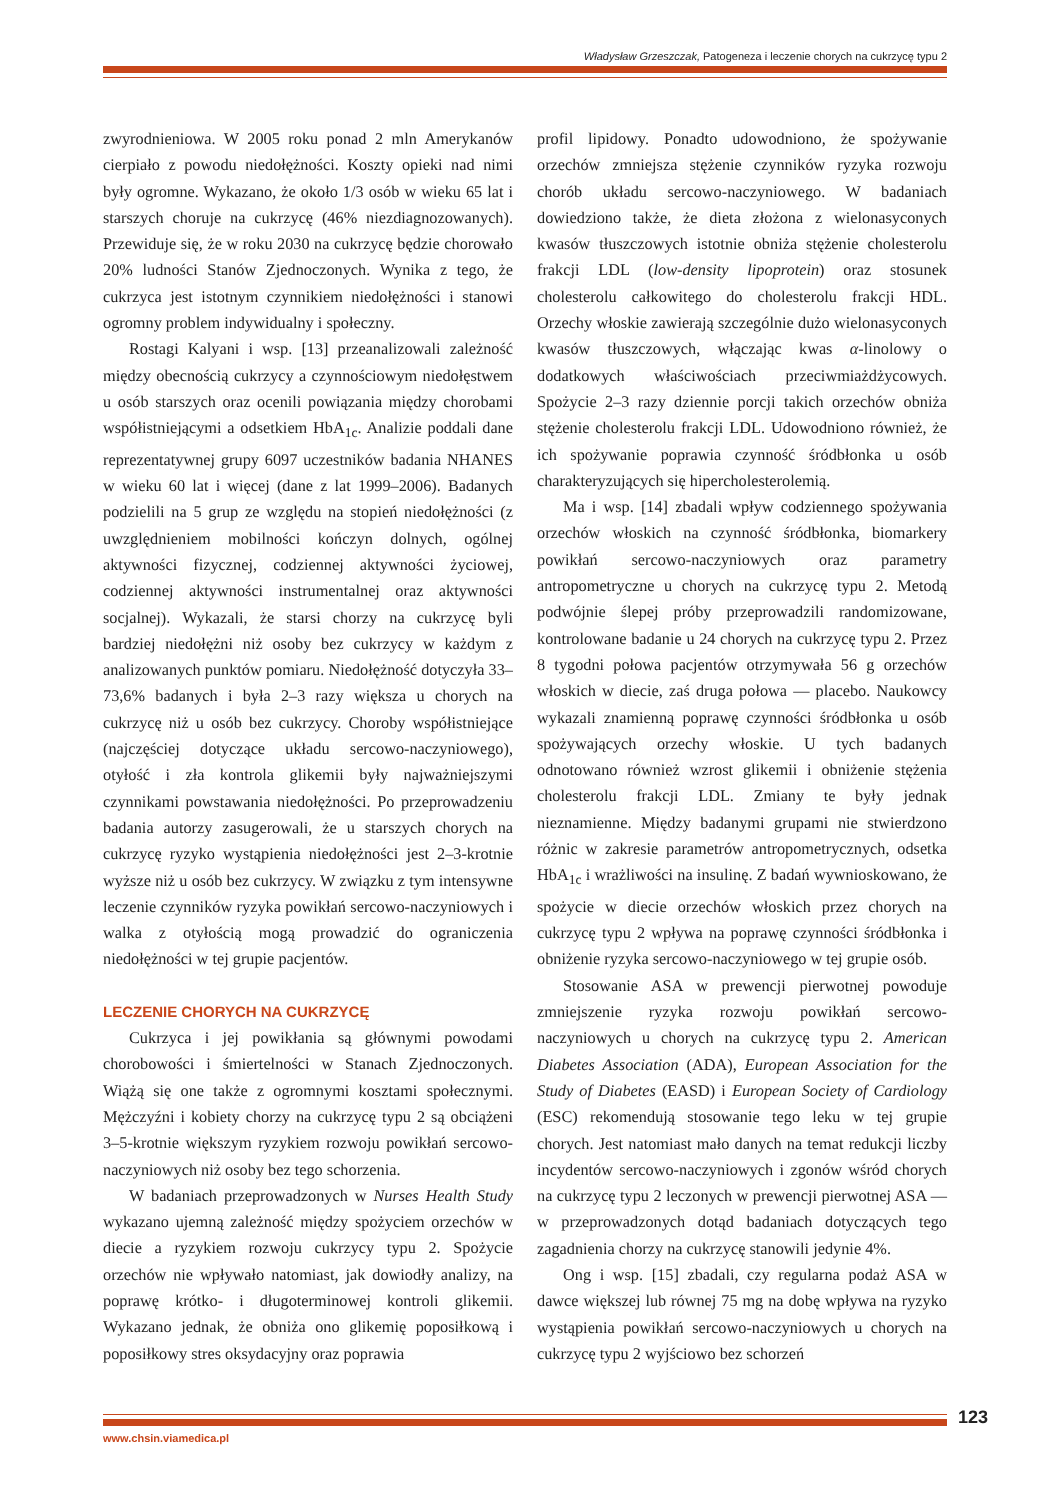Władysław Grzeszczak, Patogeneza i leczenie chorych na cukrzycę typu 2
zwyrodnieniowa. W 2005 roku ponad 2 mln Amerykanów cierpiało z powodu niedołężności. Koszty opieki nad nimi były ogromne. Wykazano, że około 1/3 osób w wieku 65 lat i starszych choruje na cukrzycę (46% niezdiagnozowanych). Przewiduje się, że w roku 2030 na cukrzycę będzie chorowało 20% ludności Stanów Zjednoczonych. Wynika z tego, że cukrzyca jest istotnym czynnikiem niedołężności i stanowi ogromny problem indywidualny i społeczny.
Rostagi Kalyani i wsp. [13] przeanalizowali zależność między obecnością cukrzycy a czynnościowym niedołęstwem u osób starszych oraz ocenili powiązania między chorobami współistniejącymi a odsetkiem HbA<sub>1c</sub>. Analizie poddali dane reprezentatywnej grupy 6097 uczestników badania NHANES w wieku 60 lat i więcej (dane z lat 1999–2006). Badanych podzielili na 5 grup ze względu na stopień niedołężności (z uwzględnieniem mobilności kończyn dolnych, ogólnej aktywności fizycznej, codziennej aktywności życiowej, codziennej aktywności instrumentalnej oraz aktywności socjalnej). Wykazali, że starsi chorzy na cukrzycę byli bardziej niedołężni niż osoby bez cukrzycy w każdym z analizowanych punktów pomiaru. Niedołężność dotyczyła 33–73,6% badanych i była 2–3 razy większa u chorych na cukrzycę niż u osób bez cukrzycy. Choroby współistniejące (najczęściej dotyczące układu sercowo-naczyniowego), otyłość i zła kontrola glikemii były najważniejszymi czynnikami powstawania niedołężności. Po przeprowadzeniu badania autorzy zasugerowali, że u starszych chorych na cukrzycę ryzyko wystąpienia niedołężności jest 2–3-krotnie wyższe niż u osób bez cukrzycy. W związku z tym intensywne leczenie czynników ryzyka powikłań sercowo-naczyniowych i walka z otyłością mogą prowadzić do ograniczenia niedołężności w tej grupie pacjentów.
LECZENIE CHORYCH NA CUKRZYCĘ
Cukrzyca i jej powikłania są głównymi powodami chorobowości i śmiertelności w Stanach Zjednoczonych. Wiążą się one także z ogromnymi kosztami społecznymi. Mężczyźni i kobiety chorzy na cukrzycę typu 2 są obciążeni 3–5-krotnie większym ryzykiem rozwoju powikłań sercowo-naczyniowych niż osoby bez tego schorzenia.
W badaniach przeprowadzonych w Nurses Health Study wykazano ujemną zależność między spożyciem orzechów w diecie a ryzykiem rozwoju cukrzycy typu 2. Spożycie orzechów nie wpływało natomiast, jak dowiodły analizy, na poprawę krótko- i długoterminowej kontroli glikemii. Wykazano jednak, że obniża ono glikemię poposiłkową i poposiłkowy stres oksydacyjny oraz poprawia
profil lipidowy. Ponadto udowodniono, że spożywanie orzechów zmniejsza stężenie czynników ryzyka rozwoju chorób układu sercowo-naczyniowego. W badaniach dowiedziono także, że dieta złożona z wielonasyconych kwasów tłuszczowych istotnie obniża stężenie cholesterolu frakcji LDL (low-density lipoprotein) oraz stosunek cholesterolu całkowitego do cholesterolu frakcji HDL. Orzechy włoskie zawierają szczególnie dużo wielonasyconych kwasów tłuszczowych, włączając kwas α-linolowy o dodatkowych właściwościach przeciwmiażdżycowych. Spożycie 2–3 razy dziennie porcji takich orzechów obniża stężenie cholesterolu frakcji LDL. Udowodniono również, że ich spożywanie poprawia czynność śródbłonka u osób charakteryzujących się hipercholesterolemią.
Ma i wsp. [14] zbadali wpływ codziennego spożywania orzechów włoskich na czynność śródbłonka, biomarkery powikłań sercowo-naczyniowych oraz parametry antropometryczne u chorych na cukrzycę typu 2. Metodą podwójnie ślepej próby przeprowadzili randomizowane, kontrolowane badanie u 24 chorych na cukrzycę typu 2. Przez 8 tygodni połowa pacjentów otrzymywała 56 g orzechów włoskich w diecie, zaś druga połowa — placebo. Naukowcy wykazali znamienną poprawę czynności śródbłonka u osób spożywających orzechy włoskie. U tych badanych odnotowano również wzrost glikemii i obniżenie stężenia cholesterolu frakcji LDL. Zmiany te były jednak nieznamienne. Między badanymi grupami nie stwierdzono różnic w zakresie parametrów antropometrycznych, odsetka HbA<sub>1c</sub> i wrażliwości na insulinę. Z badań wywnioskowano, że spożycie w diecie orzechów włoskich przez chorych na cukrzycę typu 2 wpływa na poprawę czynności śródbłonka i obniżenie ryzyka sercowo-naczyniowego w tej grupie osób.
Stosowanie ASA w prewencji pierwotnej powoduje zmniejszenie ryzyka rozwoju powikłań sercowo-naczyniowych u chorych na cukrzycę typu 2. American Diabetes Association (ADA), European Association for the Study of Diabetes (EASD) i European Society of Cardiology (ESC) rekomendują stosowanie tego leku w tej grupie chorych. Jest natomiast mało danych na temat redukcji liczby incydentów sercowo-naczyniowych i zgonów wśród chorych na cukrzycę typu 2 leczonych w prewencji pierwotnej ASA — w przeprowadzonych dotąd badaniach dotyczących tego zagadnienia chorzy na cukrzycę stanowili jedynie 4%.
Ong i wsp. [15] zbadali, czy regularna podaż ASA w dawce większej lub równej 75 mg na dobę wpływa na ryzyko wystąpienia powikłań sercowo-naczyniowych u chorych na cukrzycę typu 2 wyjściowo bez schorzeń
123
www.chsin.viamedica.pl